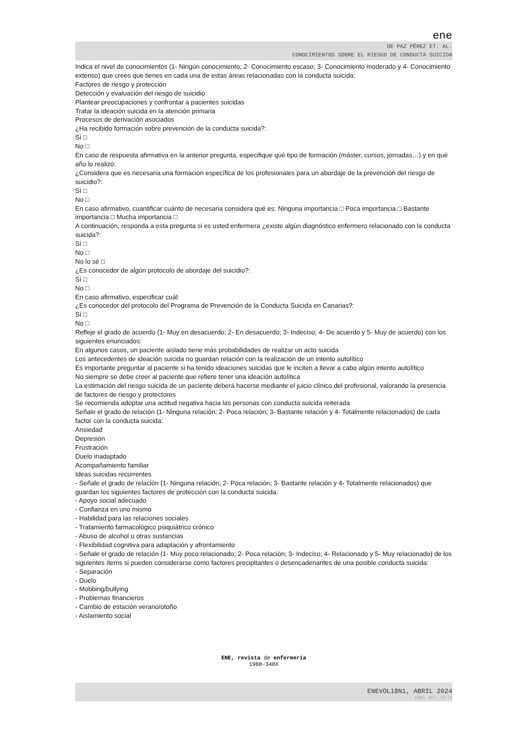ene
DE PAZ PÉREZ ET. AL.
CONOCIMIENTOS SOBRE EL RIESGO DE CONDUCTA SUICIDA
Indica el nivel de conocimientos (1- Ningún conocimiento; 2- Conocimiento escaso; 3- Conocimiento moderado y 4- Conocimiento extenso) que crees que tienes en cada una de estas áreas relacionadas con la conducta suicida:
Factores de riesgo y protección
Detección y evaluación del riesgo de suicidio
Plantear preocupaciones y confrontar a pacientes suicidas
Tratar la ideación suicida en la atención primaria
Procesos de derivación asociados
¿Ha recibido formación sobre prevención de la conducta suicida?:
Sí □
No □
En caso de respuesta afirmativa en la anterior pregunta, especifique qué tipo de formación (máster, cursos, jornadas…) y en qué año lo realizó:
¿Considera que es necesaria una formación específica de los profesionales para un abordaje de la prevención del riesgo de suicidio?:
Sí □
No □
En caso afirmativo, cuantificar cuánto de necesaria considera qué es: Ninguna importancia □ Poca importancia □ Bastante importancia □ Mucha importancia □
A continuación, responda a esta pregunta si es usted enfermera ¿existe algún diagnóstico enfermero relacionado con la conducta suicida?:
Sí □
No □
No lo sé □
¿Es conocedor de algún protocolo de abordaje del suicidio?:
Sí □
No □
En caso afirmativo, especificar cuál:
¿Es conocedor del protocolo del Programa de Prevención de la Conducta Suicida en Canarias?:
Sí □
No □
Refleje el grado de acuerdo (1- Muy en desacuerdo; 2- En desacuerdo; 3- Indeciso; 4- De acuerdo y 5- Muy de acuerdo) con los siguientes enunciados:
En algunos casos, un paciente aislado tiene más probabilidades de realizar un acto suicida
Los antecedentes de ideación suicida no guardan relación con la realización de un intento autolítico
Es importante preguntar al paciente si ha tenido ideaciones suicidas que le inciten a llevar a cabo algún intento autolítico
No siempre se debe creer al paciente que refiere tener una ideación autolítica
La estimación del riesgo suicida de un paciente deberá hacerse mediante el juicio clínico del profesional, valorando la presencia de factores de riesgo y protectores
Se recomienda adoptar una actitud negativa hacia las personas con conducta suicida reiterada
Señale el grado de relación (1- Ninguna relación; 2- Poca relación; 3- Bastante relación y 4- Totalmente relacionados) de cada factor con la conducta suicida:
Ansiedad
Depresión
Frustración
Duelo inadaptado
Acompañamiento familiar
Ideas suicidas recurrentes
- Señale el grado de relación (1- Ninguna relación; 2- Poca relación; 3- Bastante relación y 4- Totalmente relacionados) que guardan los siguientes factores de protección con la conducta suicida:
- Apoyo social adecuado
- Confianza en uno mismo
- Habilidad para las relaciones sociales
- Tratamiento farmacológico psiquiátrico crónico
- Abuso de alcohol u otras sustancias
- Flexibilidad cognitiva para adaptación y afrontamiento
- Señale el grado de relación (1- Muy poco relacionado; 2- Poca relación; 3- Indeciso; 4- Relacionado y 5- Muy relacionado) de los siguientes ítems si pueden considerarse como factores precipitantes o desencadenantes de una posible conducta suicida:
- Separación
- Duelo
- Mobbing/bullying
- Problemas financieros
- Cambio de estación verano/otoño
- Aislamiento social
ENE, revista de enfermería
1988-348X
ENEVOL18N1, ABRIL 2024
págs. art. 12/12